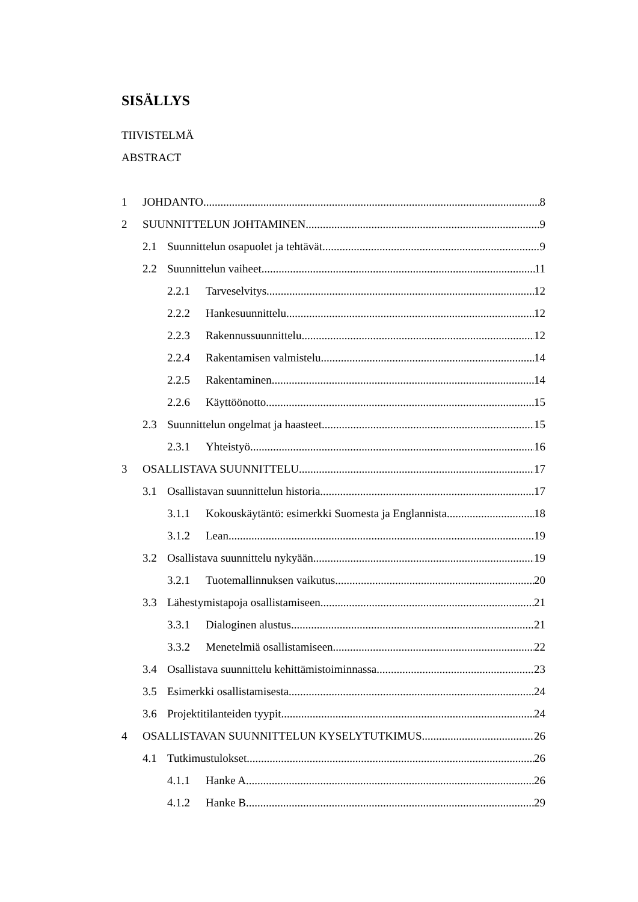SISÄLLYS
TIIVISTELMÄ
ABSTRACT
1 JOHDANTO 8
2 SUUNNITTELUN JOHTAMINEN 9
2.1 Suunnittelun osapuolet ja tehtävät 9
2.2 Suunnittelun vaiheet 11
2.2.1 Tarveselvitys 12
2.2.2 Hankesuunnittelu 12
2.2.3 Rakennussuunnittelu 12
2.2.4 Rakentamisen valmistelu 14
2.2.5 Rakentaminen 14
2.2.6 Käyttöönotto 15
2.3 Suunnittelun ongelmat ja haasteet 15
2.3.1 Yhteistyö 16
3 OSALLISTAVA SUUNNITTELU 17
3.1 Osallistavan suunnittelun historia 17
3.1.1 Kokouskäytäntö: esimerkki Suomesta ja Englannista 18
3.1.2 Lean 19
3.2 Osallistava suunnittelu nykyään 19
3.2.1 Tuotemallinnuksen vaikutus 20
3.3 Lähestymistapoja osallistamiseen 21
3.3.1 Dialoginen alustus 21
3.3.2 Menetelmiä osallistamiseen 22
3.4 Osallistava suunnittelu kehittämistoiminnassa 23
3.5 Esimerkki osallistamisesta 24
3.6 Projektitilanteiden tyypit 24
4 OSALLISTAVAN SUUNNITTELUN KYSELYTUTKIMUS 26
4.1 Tutkimustulokset 26
4.1.1 Hanke A 26
4.1.2 Hanke B 29